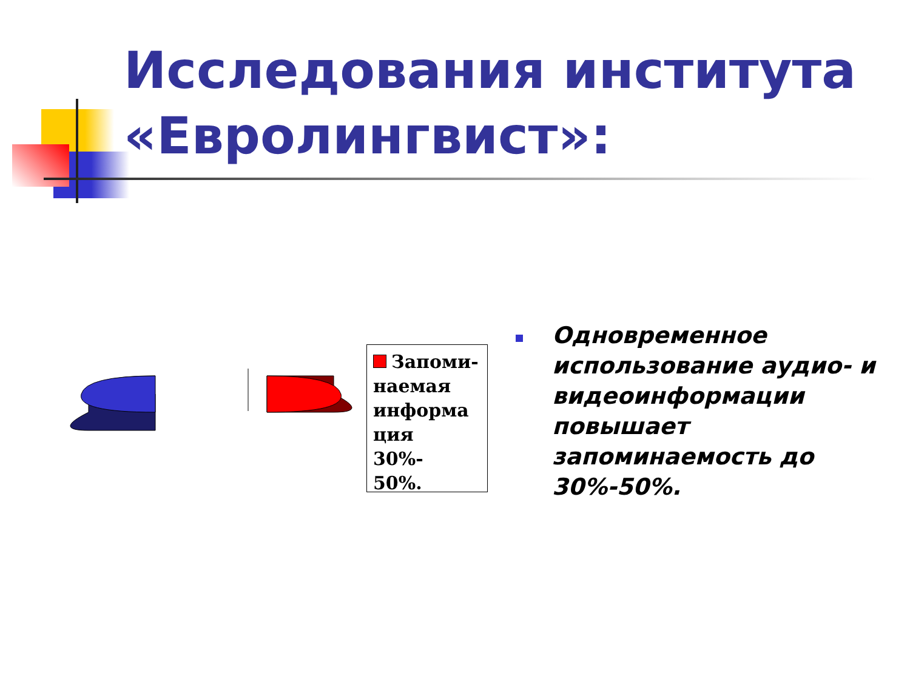Исследования института «Евролингвист»:
Запоми-
наемая
информа
ция
30%-
50%.
Одновременное использование аудио- и видеоинформации повышает запоминаемость до 30%-50%.